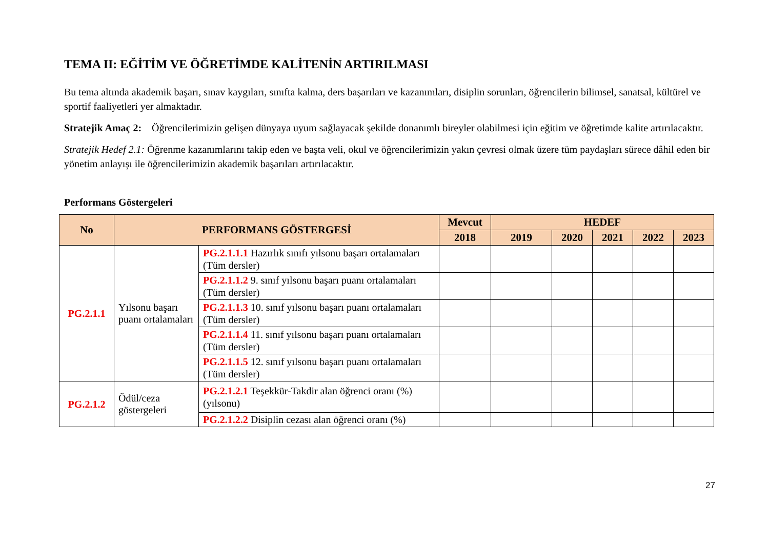TEMA II: EĞİTİM VE ÖĞRETİMDE KALİTENİN ARTIRILMASI
Bu tema altında akademik başarı, sınav kaygıları, sınıfta kalma, ders başarıları ve kazanımları, disiplin sorunları, öğrencilerin bilimsel, sanatsal, kültürel ve sportif faaliyetleri yer almaktadır.
Stratejik Amaç 2: Öğrencilerimizin gelişen dünyaya uyum sağlayacak şekilde donanımlı bireyler olabilmesi için eğitim ve öğretimde kalite artırılacaktır.
Stratejik Hedef 2.1: Öğrenme kazanımlarını takip eden ve başta veli, okul ve öğrencilerimizin yakın çevresi olmak üzere tüm paydaşları sürece dâhil eden bir yönetim anlayışı ile öğrencilerimizin akademik başarıları artırılacaktır.
Performans Göstergeleri
| No | PERFORMANS GÖSTERGESİ | | Mevcut | HEDEF | | | | |
| --- | --- | --- | --- | --- | --- | --- | --- | --- |
| | | | 2018 | 2019 | 2020 | 2021 | 2022 | 2023 |
| PG.2.1.1 | Yılsonu başarı puanı ortalamaları | PG.2.1.1.1 Hazırlık sınıfı yılsonu başarı ortalamaları (Tüm dersler) | | | | | | |
| | | PG.2.1.1.2 9. sınıf yılsonu başarı puanı ortalamaları (Tüm dersler) | | | | | | |
| | | PG.2.1.1.3 10. sınıf yılsonu başarı puanı ortalamaları (Tüm dersler) | | | | | | |
| | | PG.2.1.1.4 11. sınıf yılsonu başarı puanı ortalamaları (Tüm dersler) | | | | | | |
| | | PG.2.1.1.5 12. sınıf yılsonu başarı puanı ortalamaları (Tüm dersler) | | | | | | |
| PG.2.1.2 | Ödül/ceza göstergeleri | PG.2.1.2.1 Teşekkür-Takdir alan öğrenci oranı (%) (yılsonu) | | | | | | |
| | | PG.2.1.2.2 Disiplin cezası alan öğrenci oranı (%) | | | | | | |
27